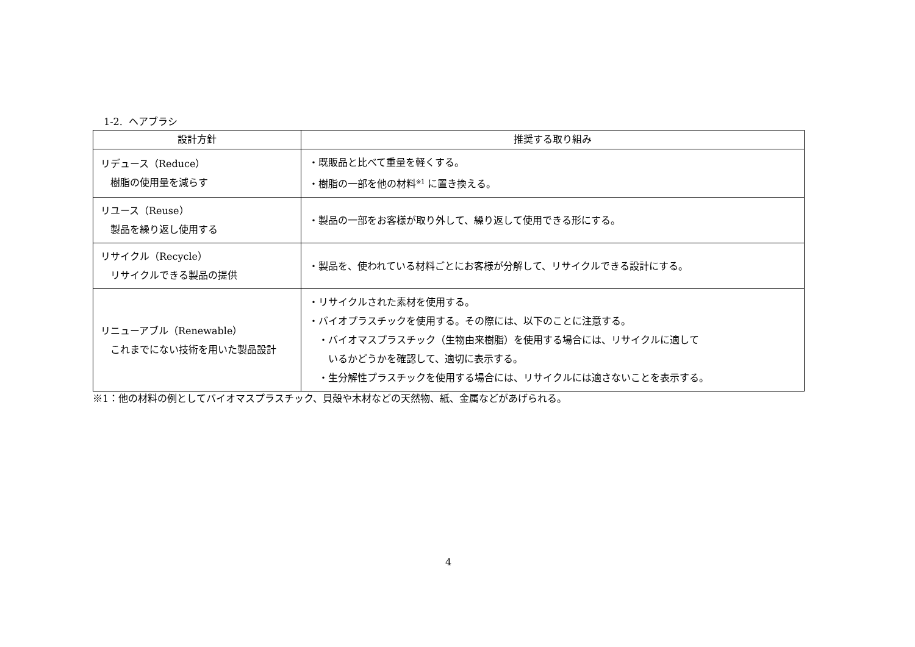1-2. ヘアブラシ
| 設計方針 | 推奨する取り組み |
| --- | --- |
| リデュース（Reduce） 樹脂の使用量を減らす | ・既販品と比べて重量を軽くする。 ・樹脂の一部を他の材料<sup>※1</sup> に置き換える。 |
| リユース（Reuse） 製品を繰り返し使用する | ・製品の一部をお客様が取り外して、繰り返して使用できる形にする。 |
| リサイクル（Recycle） リサイクルできる製品の提供 | ・製品を、使われている材料ごとにお客様が分解して、リサイクルできる設計にする。 |
| リニューアブル（Renewable） これまでにない技術を用いた製品設計 | ・リサイクルされた素材を使用する。 ・バイオプラスチックを使用する。その際には、以下のことに注意する。 ・バイオマスプラスチック（生物由来樹脂）を使用する場合には、リサイクルに適して いるかどうかを確認して、適切に表示する。 ・生分解性プラスチックを使用する場合には、リサイクルには適さないことを表示する。 |
※1：他の材料の例としてバイオマスプラスチック、貝殻や木材などの天然物、紙、金属などがあげられる。
4